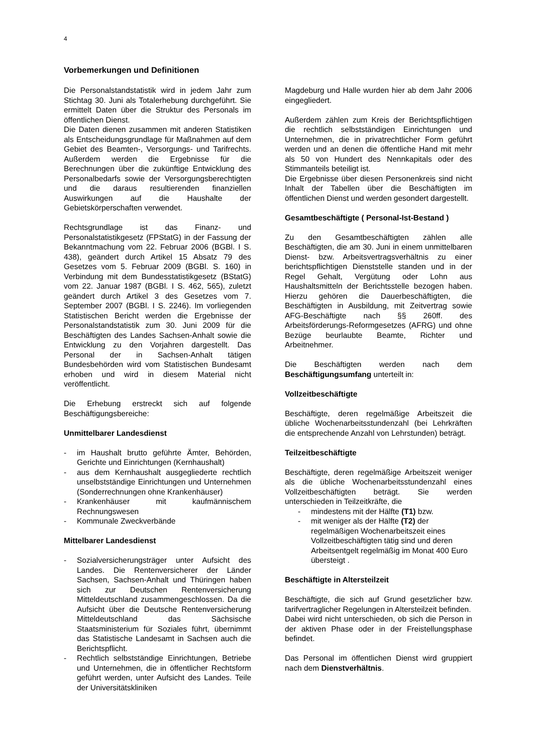4
Vorbemerkungen und Definitionen
Die Personalstandstatistik wird in jedem Jahr zum Stichtag 30. Juni als Totalerhebung durchgeführt. Sie ermittelt Daten über die Struktur des Personals im öffentlichen Dienst.
Die Daten dienen zusammen mit anderen Statistiken als Entscheidungsgrundlage für Maßnahmen auf dem Gebiet des Beamten-, Versorgungs- und Tarifrechts. Außerdem werden die Ergebnisse für die Berechnungen über die zukünftige Entwicklung des Personalbedarfs sowie der Versorgungsberechtigten und die daraus resultierenden finanziellen Auswirkungen auf die Haushalte der Gebietskörperschaften verwendet.
Rechtsgrundlage ist das Finanz- und Personalstatistikgesetz (FPStatG) in der Fassung der Bekanntmachung vom 22. Februar 2006 (BGBl. I S. 438), geändert durch Artikel 15 Absatz 79 des Gesetzes vom 5. Februar 2009 (BGBl. S. 160) in Verbindung mit dem Bundesstatistikgesetz (BStatG) vom 22. Januar 1987 (BGBl. I S. 462, 565), zuletzt geändert durch Artikel 3 des Gesetzes vom 7. September 2007 (BGBl. I S. 2246). Im vorliegenden Statistischen Bericht werden die Ergebnisse der Personalstandstatistik zum 30. Juni 2009 für die Beschäftigten des Landes Sachsen-Anhalt sowie die Entwicklung zu den Vorjahren dargestellt. Das Personal der in Sachsen-Anhalt tätigen Bundesbehörden wird vom Statistischen Bundesamt erhoben und wird in diesem Material nicht veröffentlicht.
Die Erhebung erstreckt sich auf folgende Beschäftigungsbereiche:
Unmittelbarer Landesdienst
- im Haushalt brutto geführte Ämter, Behörden, Gerichte und Einrichtungen (Kernhaushalt)
- aus dem Kernhaushalt ausgegliederte rechtlich unselbstständige Einrichtungen und Unternehmen (Sonderrechnungen ohne Krankenhäuser)
- Krankenhäuser mit kaufmännischem Rechnungswesen
- Kommunale Zweckverbände
Mittelbarer Landesdienst
- Sozialversicherungsträger unter Aufsicht des Landes. Die Rentenversicherer der Länder Sachsen, Sachsen-Anhalt und Thüringen haben sich zur Deutschen Rentenversicherung Mitteldeutschland zusammengeschlossen. Da die Aufsicht über die Deutsche Rentenversicherung Mitteldeutschland das Sächsische Staatsministerium für Soziales führt, übernimmt das Statistische Landesamt in Sachsen auch die Berichtspflicht.
- Rechtlich selbstständige Einrichtungen, Betriebe und Unternehmen, die in öffentlicher Rechtsform geführt werden, unter Aufsicht des Landes. Teile der Universitätskliniken
Magdeburg und Halle wurden hier ab dem Jahr 2006 eingegliedert.
Außerdem zählen zum Kreis der Berichtspflichtigen die rechtlich selbstständigen Einrichtungen und Unternehmen, die in privatrechtlicher Form geführt werden und an denen die öffentliche Hand mit mehr als 50 von Hundert des Nennkapitals oder des Stimmanteils beteiligt ist.
Die Ergebnisse über diesen Personenkreis sind nicht Inhalt der Tabellen über die Beschäftigten im öffentlichen Dienst und werden gesondert dargestellt.
Gesamtbeschäftigte ( Personal-Ist-Bestand )
Zu den Gesamtbeschäftigten zählen alle Beschäftigten, die am 30. Juni in einem unmittelbaren Dienst- bzw. Arbeitsvertragsverhältnis zu einer berichtspflichtigen Dienststelle standen und in der Regel Gehalt, Vergütung oder Lohn aus Haushaltsmitteln der Berichtsstelle bezogen haben. Hierzu gehören die Dauerbeschäftigten, die Beschäftigten in Ausbildung, mit Zeitvertrag sowie AFG-Beschäftigte nach §§ 260ff. des Arbeitsförderungs-Reformgesetzes (AFRG) und ohne Bezüge beurlaubte Beamte, Richter und Arbeitnehmer.
Die Beschäftigten werden nach dem Beschäftigungsumfang unterteilt in:
Vollzeitbeschäftigte
Beschäftigte, deren regelmäßige Arbeitszeit die übliche Wochenarbeitsstundenzahl (bei Lehrkräften die entsprechende Anzahl von Lehrstunden) beträgt.
Teilzeitbeschäftigte
Beschäftigte, deren regelmäßige Arbeitszeit weniger als die übliche Wochenarbeitsstundenzahl eines Vollzeitbeschäftigten beträgt. Sie werden unterschieden in Teilzeitkräfte, die
- mindestens mit der Hälfte (T1) bzw.
- mit weniger als der Hälfte (T2) der regelmäßigen Wochenarbeitszeit eines Vollzeitbeschäftigten tätig sind und deren Arbeitsentgelt regelmäßig im Monat 400 Euro übersteigt .
Beschäftigte in Altersteilzeit
Beschäftigte, die sich auf Grund gesetzlicher bzw. tarifvertraglicher Regelungen in Altersteilzeit befinden.
Dabei wird nicht unterschieden, ob sich die Person in der aktiven Phase oder in der Freistellungsphase befindet.
Das Personal im öffentlichen Dienst wird gruppiert nach dem Dienstverhältnis.